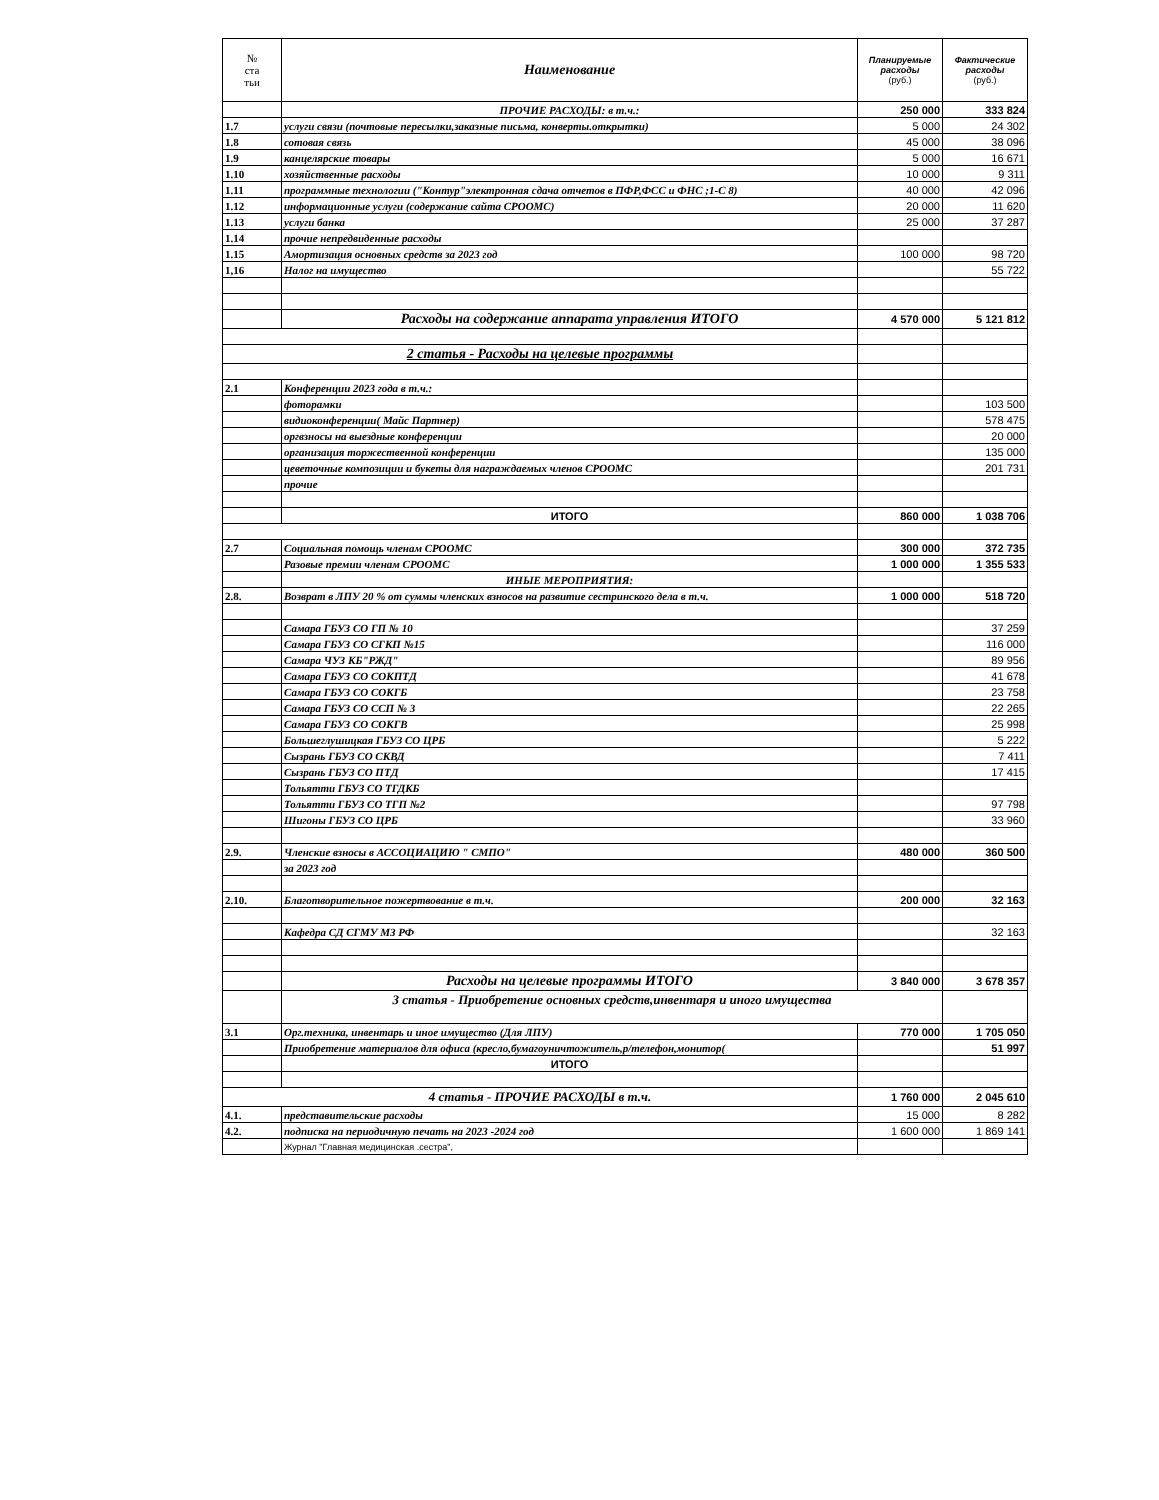| № ста тьи | Наименование | Планируемые расходы (руб.) | Фактические расходы (руб.) |
| --- | --- | --- | --- |
| | ПРОЧИЕ РАСХОДЫ: в т.ч.: | 250 000 | 333 824 |
| 1.7 | услуги связи (почтовые пересылки,заказные письма, конверты.открытки) | 5 000 | 24 302 |
| 1.8 | сотовая связь | 45 000 | 38 096 |
| 1.9 | канцелярские товары | 5 000 | 16 671 |
| 1.10 | хозяйственные расходы | 10 000 | 9 311 |
| 1.11 | программные технологии ("Контур"электронная сдача отчетов в ПФР,ФСС и ФНС ;1-С 8) | 40 000 | 42 096 |
| 1.12 | информационные услуги (содержание сайта СРООМС) | 20 000 | 11 620 |
| 1.13 | услуги банка | 25 000 | 37 287 |
| 1.14 | прочие непредвиденные расходы | | |
| 1.15 | Амортизация основных средств за 2023 год | 100 000 | 98 720 |
| 1,16 | Налог на имущество | | 55 722 |
| | Расходы на содержание аппарата управления ИТОГО | 4 570 000 | 5 121 812 |
| 2 статья - Расходы на целевые программы | | | |
| 2.1 | Конференции 2023 года в т.ч.: | | |
| | фоторамки | | 103 500 |
| | видиоконференции( Майс Партнер) | | 578 475 |
| | оргвзносы на выездные конференции | | 20 000 |
| | организация торжественной конференции | | 135 000 |
| | цеветочные композиции и букеты для награждаемых членов СРООМС | | 201 731 |
| | прочие | | |
| | ИТОГО | 860 000 | 1 038 706 |
| 2.7 | Социальная помощь членам СРООМС | 300 000 | 372 735 |
| | Разовые премии членам СРООМС | 1 000 000 | 1 355 533 |
| | ИНЫЕ МЕРОПРИЯТИЯ: | | |
| 2.8. | Возврат в ЛПУ 20 % от суммы членских взносов на развитие сестринского дела в т.ч. | 1 000 000 | 518 720 |
| | Самара ГБУЗ СО ГП № 10 | | 37 259 |
| | Самара ГБУЗ СО СГКП №15 | | 116 000 |
| | Самара ЧУЗ КБ"РЖД" | | 89 956 |
| | Самара ГБУЗ СО СОКПТД | | 41 678 |
| | Самара ГБУЗ СО СОКГБ | | 23 758 |
| | Самара ГБУЗ СО ССП № 3 | | 22 265 |
| | Самара ГБУЗ СО СОКГВ | | 25 998 |
| | Большеглушицкая ГБУЗ СО ЦРБ | | 5 222 |
| | Сызрань ГБУЗ СО СКВД | | 7 411 |
| | Сызрань ГБУЗ СО ПТД | | 17 415 |
| | Тольятти ГБУЗ СО ТГДКБ | | |
| | Тольятти ГБУЗ СО ТГП №2 | | 97 798 |
| | Шигоны ГБУЗ СО ЦРБ | | 33 960 |
| 2.9. | Членские взносы в АССОЦИАЦИЮ " СМПО" | 480 000 | 360 500 |
| | за 2023 год | | |
| 2.10. | Благотворительное пожертвование в т.ч. | 200 000 | 32 163 |
| | Кафедра СД СГМУ МЗ РФ | | 32 163 |
| | Расходы на целевые программы ИТОГО | 3 840 000 | 3 678 357 |
| | 3 статья - Приобретение основных средств,инвентаря и иного имущества | | |
| 3.1 | Орг.техника, инвентарь и иное имущество (Для ЛПУ) | 770 000 | 1 705 050 |
| | Приобретение материалов для офиса (кресло,бумагоуничтожитель,р/телефон,монитор( | | 51 997 |
| | ИТОГО | | |
| 4 статья - ПРОЧИЕ РАСХОДЫ в т.ч. | | 1 760 000 | 2 045 610 |
| 4.1. | представительские расходы | 15 000 | 8 282 |
| 4.2. | подписка на периодичную печать на 2023 -2024 год | 1 600 000 | 1 869 141 |
| | Журнал "Главная медицинская .сестра", | | |